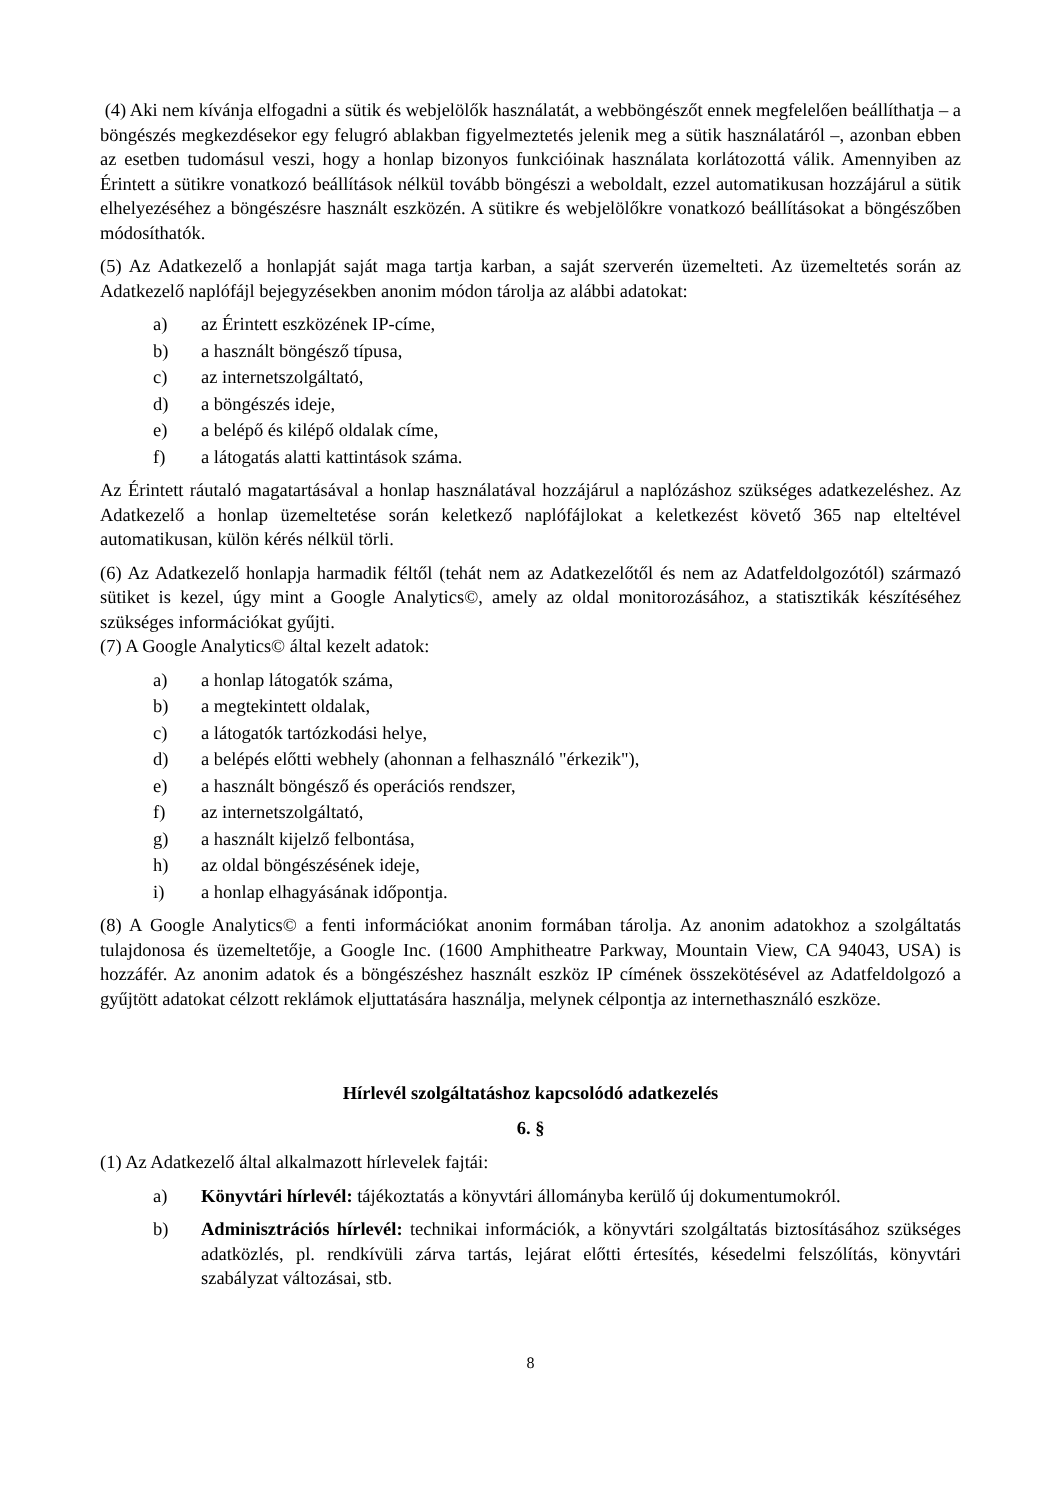(4) Aki nem kívánja elfogadni a sütik és webjelölők használatát, a webböngészőt ennek megfelelő­en beállíthatja – a böngészés megkezdésekor egy felugró ablakban figyelmeztetés jelenik meg a sütik használatáról –, azonban ebben az esetben tudomásul veszi, hogy a honlap bizonyos funkcióinak használata korlátozottá válik. Amennyiben az Érintett a sütikre vonatkozó beállítások nélkül tovább böngészi a weboldalt, ezzel automatikusan hozzájárul a sütik elhelyezéséhez a böngészésre használt eszközén. A sütikre és webjelölőkre vonatkozó beállításokat a böngészőben módosíthatók.
(5) Az Adatkezelő a honlapját saját maga tartja karban, a saját szerverén üzemelteti. Az üzemeltetés során az Adatkezelő naplófájl bejegyzésekben anonim módon tárolja az alábbi adatokat:
a) az Érintett eszközének IP-címe,
b) a használt böngésző típusa,
c) az internetszolgáltató,
d) a böngészés ideje,
e) a belépő és kilépő oldalak címe,
f) a látogatás alatti kattintások száma.
Az Érintett ráutaló magatartásával a honlap használatával hozzájárul a naplózáshoz szükséges adatkezeléshez. Az Adatkezelő a honlap üzemeltetése során keletkező naplófájlokat a keletkezést követő 365 nap elteltével automatikusan, külön kérés nélkül törli.
(6) Az Adatkezelő honlapja harmadik féltől (tehát nem az Adatkezelőtől és nem az Adatfeldolgozótól) származó sütiket is kezel, úgy mint a Google Analytics©, amely az oldal monitorozásához, a statisztikák készítéséhez szükséges információkat gyűjti.
(7) A Google Analytics© által kezelt adatok:
a) a honlap látogatók száma,
b) a megtekintett oldalak,
c) a látogatók tartózkodási helye,
d) a belépés előtti webhely (ahonnan a felhasználó "érkezik"),
e) a használt böngésző és operációs rendszer,
f) az internetszolgáltató,
g) a használt kijelző felbontása,
h) az oldal böngészésének ideje,
i) a honlap elhagyásának időpontja.
(8) A Google Analytics© a fenti információkat anonim formában tárolja. Az anonim adatokhoz a szolgáltatás tulajdonosa és üzemeltetője, a Google Inc. (1600 Amphitheatre Parkway, Mountain View, CA 94043, USA) is hozzáfér. Az anonim adatok és a böngészéshez használt eszköz IP címének összekötésével az Adatfeldolgozó a gyűjtött adatokat célzott reklámok eljuttatására használja, melynek célpontja az internethasználó eszköze.
Hírlevél szolgáltatáshoz kapcsolódó adatkezelés
6. §
(1) Az Adatkezelő által alkalmazott hírlevelek fajtái:
a) Könyvtári hírlevél: tájékoztatás a könyvtári állományba kerülő új dokumentumokról.
b) Adminisztrációs hírlevél: technikai információk, a könyvtári szolgáltatás biztosításához szükséges adatközlés, pl. rendkívüli zárva tartás, lejárat előtti értesítés, késedelmi felszólítás, könyvtári szabályzat változásai, stb.
8